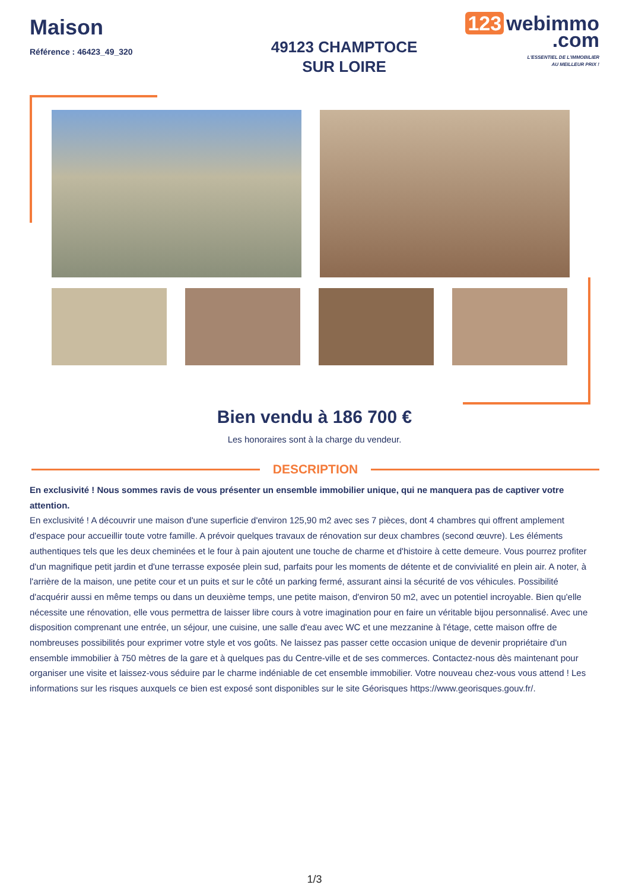Maison
Référence : 46423_49_320
49123 CHAMPTOCE
SUR LOIRE
123 webimmo
.com
L'ESSENTIEL DE L'IMMOBILIER
AU MEILLEUR PRIX !
Bien vendu à 186 700 €
Les honoraires sont à la charge du vendeur.
DESCRIPTION
En exclusivité ! Nous sommes ravis de vous présenter un ensemble immobilier unique, qui ne manquera pas de captiver votre attention.
En exclusivité ! A découvrir une maison d'une superficie d'environ 125,90 m2 avec ses 7 pièces, dont 4 chambres qui offrent amplement d'espace pour accueillir toute votre famille. A prévoir quelques travaux de rénovation sur deux chambres (second œuvre). Les éléments authentiques tels que les deux cheminées et le four à pain ajoutent une touche de charme et d'histoire à cette demeure. Vous pourrez profiter d'un magnifique petit jardin et d'une terrasse exposée plein sud, parfaits pour les moments de détente et de convivialité en plein air. A noter, à l'arrière de la maison, une petite cour et un puits et sur le côté un parking fermé, assurant ainsi la sécurité de vos véhicules. Possibilité d'acquérir aussi en même temps ou dans un deuxième temps, une petite maison, d'environ 50 m2, avec un potentiel incroyable. Bien qu'elle nécessite une rénovation, elle vous permettra de laisser libre cours à votre imagination pour en faire un véritable bijou personnalisé. Avec une disposition comprenant une entrée, un séjour, une cuisine, une salle d'eau avec WC et une mezzanine à l'étage, cette maison offre de nombreuses possibilités pour exprimer votre style et vos goûts. Ne laissez pas passer cette occasion unique de devenir propriétaire d'un ensemble immobilier à 750 mètres de la gare et à quelques pas du Centre-ville et de ses commerces. Contactez-nous dès maintenant pour organiser une visite et laissez-vous séduire par le charme indéniable de cet ensemble immobilier. Votre nouveau chez-vous vous attend ! Les informations sur les risques auxquels ce bien est exposé sont disponibles sur le site Géorisques https://www.georisques.gouv.fr/.
1/3